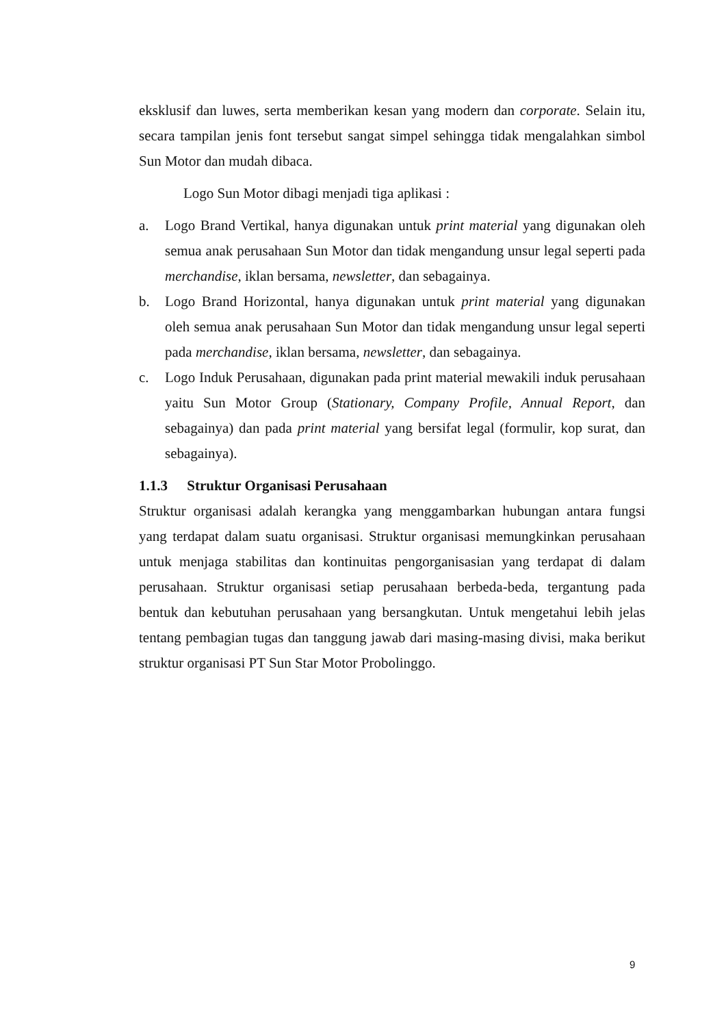eksklusif dan luwes, serta memberikan kesan yang modern dan corporate. Selain itu, secara tampilan jenis font tersebut sangat simpel sehingga tidak mengalahkan simbol Sun Motor dan mudah dibaca.
Logo Sun Motor dibagi menjadi tiga aplikasi :
a. Logo Brand Vertikal, hanya digunakan untuk print material yang digunakan oleh semua anak perusahaan Sun Motor dan tidak mengandung unsur legal seperti pada merchandise, iklan bersama, newsletter, dan sebagainya.
b. Logo Brand Horizontal, hanya digunakan untuk print material yang digunakan oleh semua anak perusahaan Sun Motor dan tidak mengandung unsur legal seperti pada merchandise, iklan bersama, newsletter, dan sebagainya.
c. Logo Induk Perusahaan, digunakan pada print material mewakili induk perusahaan yaitu Sun Motor Group (Stationary, Company Profile, Annual Report, dan sebagainya) dan pada print material yang bersifat legal (formulir, kop surat, dan sebagainya).
1.1.3 Struktur Organisasi Perusahaan
Struktur organisasi adalah kerangka yang menggambarkan hubungan antara fungsi yang terdapat dalam suatu organisasi. Struktur organisasi memungkinkan perusahaan untuk menjaga stabilitas dan kontinuitas pengorganisasian yang terdapat di dalam perusahaan. Struktur organisasi setiap perusahaan berbeda-beda, tergantung pada bentuk dan kebutuhan perusahaan yang bersangkutan. Untuk mengetahui lebih jelas tentang pembagian tugas dan tanggung jawab dari masing-masing divisi, maka berikut struktur organisasi PT Sun Star Motor Probolinggo.
9